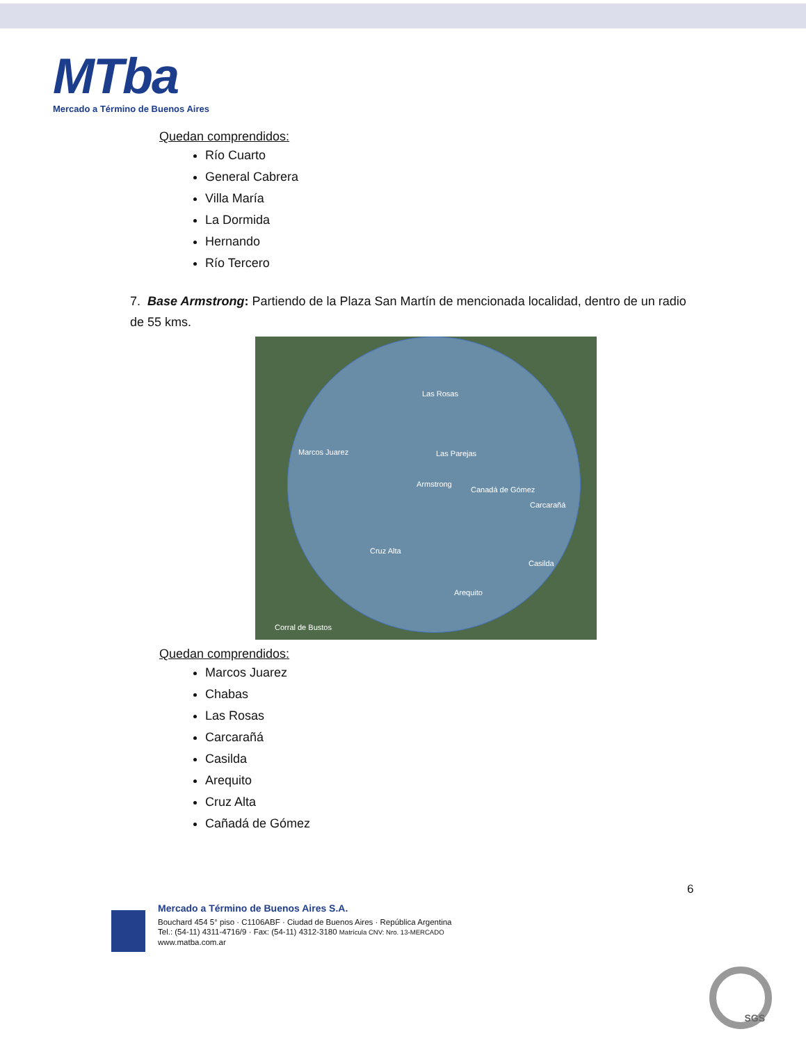MTba
Mercado a Término de Buenos Aires
Quedan comprendidos:
Río Cuarto
General Cabrera
Villa María
La Dormida
Hernando
Río Tercero
7. Base Armstrong: Partiendo de la Plaza San Martín de mencionada localidad, dentro de un radio de 55 kms.
Las Rosas
Marcos Juarez Las Parejas
Armstrong
Canadá de Gómez
Carcarañá
Cruz Alta
Casilda
Arequito
Corral de Bustos
Quedan comprendidos:
Marcos Juarez
Chabas
Las Rosas
Carcarañá
Casilda
Arequito
Cruz Alta
Cañadá de Gómez
6
Mercado a Término de Buenos Aires S.A.
Bouchard 454 5° piso · C1106ABF · Ciudad de Buenos Aires · República Argentina
Tel.: (54-11) 4311-4716/9 · Fax: (54-11) 4312-3180 Matrícula CNV: Nro. 13-MERCADO
www.matba.com.ar
SGS